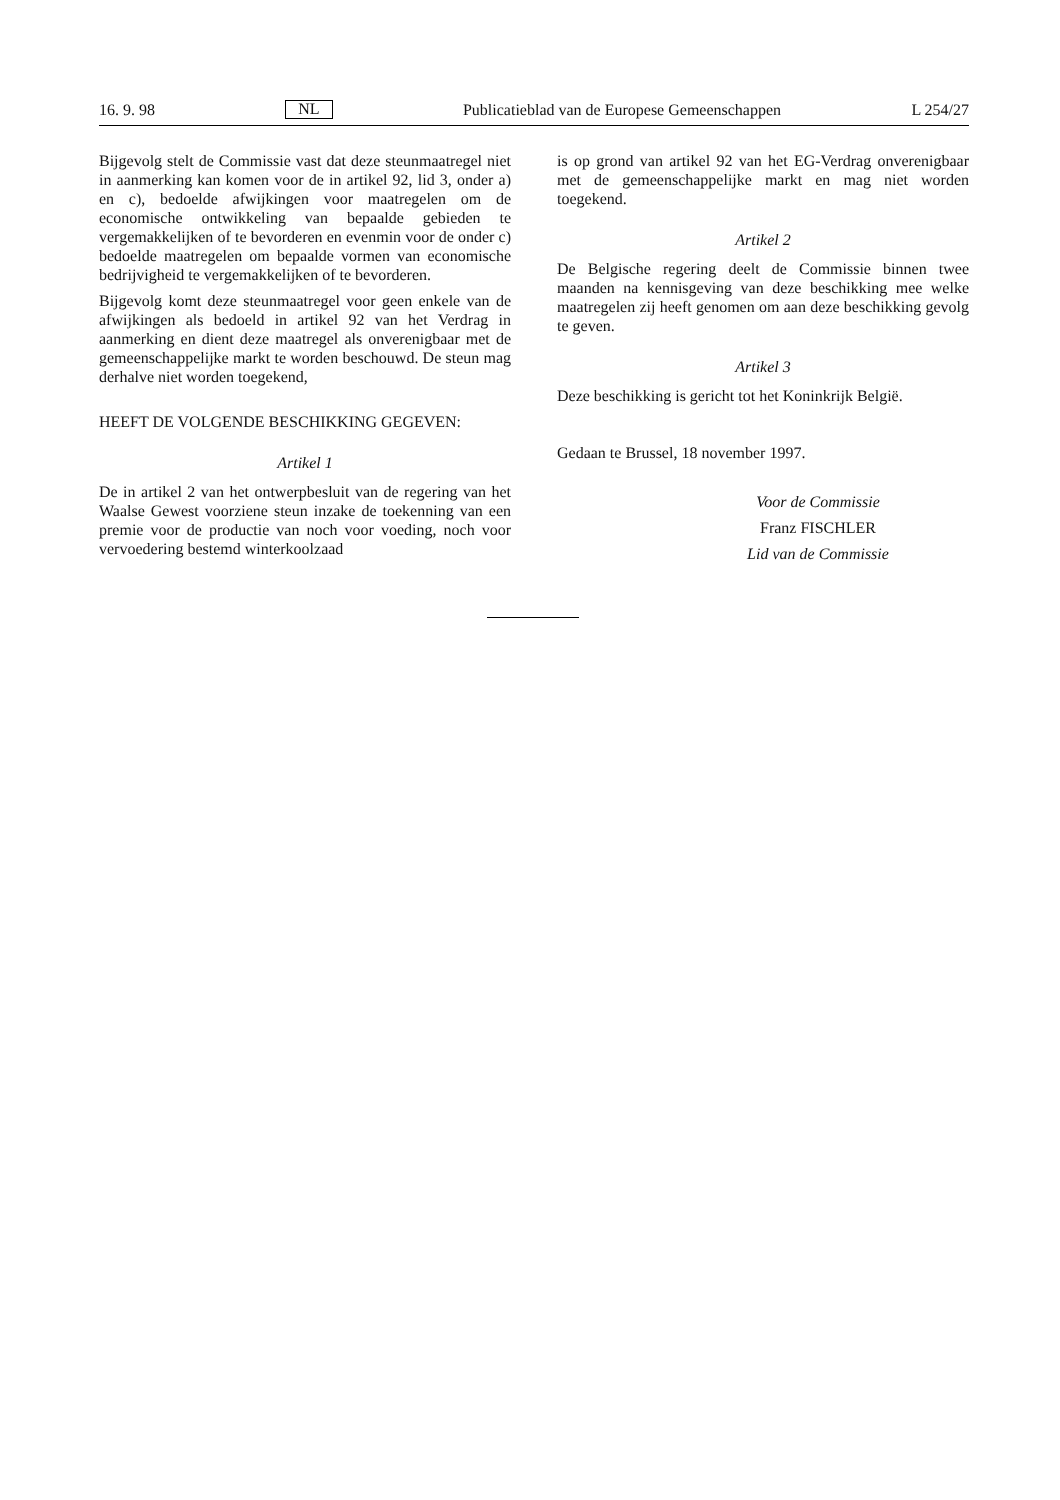16. 9. 98 NL Publicatieblad van de Europese Gemeenschappen L 254/27
Bijgevolg stelt de Commissie vast dat deze steunmaatregel niet in aanmerking kan komen voor de in artikel 92, lid 3, onder a) en c), bedoelde afwijkingen voor maatregelen om de economische ontwikkeling van bepaalde gebieden te vergemakkelijken of te bevorderen en evenmin voor de onder c) bedoelde maatregelen om bepaalde vormen van economische bedrijvigheid te vergemakkelijken of te bevorderen.
Bijgevolg komt deze steunmaatregel voor geen enkele van de afwijkingen als bedoeld in artikel 92 van het Verdrag in aanmerking en dient deze maatregel als onverenigbaar met de gemeenschappelijke markt te worden beschouwd. De steun mag derhalve niet worden toegekend,
HEEFT DE VOLGENDE BESCHIKKING GEGEVEN:
Artikel 1
De in artikel 2 van het ontwerpbesluit van de regering van het Waalse Gewest voorziene steun inzake de toekenning van een premie voor de productie van noch voor voeding, noch voor vervoedering bestemd winterkoolzaad
is op grond van artikel 92 van het EG-Verdrag onverenigbaar met de gemeenschappelijke markt en mag niet worden toegekend.
Artikel 2
De Belgische regering deelt de Commissie binnen twee maanden na kennisgeving van deze beschikking mee welke maatregelen zij heeft genomen om aan deze beschikking gevolg te geven.
Artikel 3
Deze beschikking is gericht tot het Koninkrijk België.
Gedaan te Brussel, 18 november 1997.
Voor de Commissie
Franz FISCHLER
Lid van de Commissie